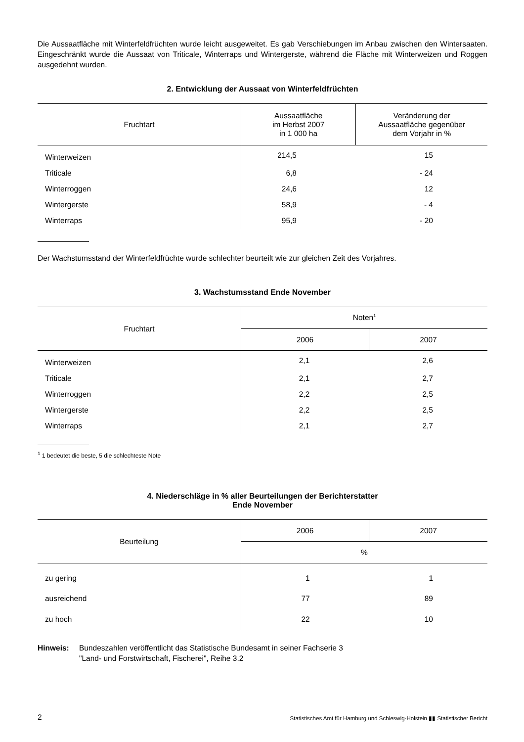Die Aussaatfläche mit Winterfeldfrüchten wurde leicht ausgeweitet. Es gab Verschiebungen im Anbau zwischen den Wintersaaten. Eingeschränkt wurde die Aussaat von Triticale, Winterraps und Wintergerste, während die Fläche mit Winterweizen und Roggen ausgedehnt wurden.
2. Entwicklung der Aussaat von Winterfeldfrüchten
| Fruchtart | Aussaatfläche im Herbst 2007 in 1 000 ha | Veränderung der Aussaatfläche gegenüber dem Vorjahr in % |
| --- | --- | --- |
| Winterweizen | 214,5 | 15 |
| Triticale | 6,8 | - 24 |
| Winterroggen | 24,6 | 12 |
| Wintergerste | 58,9 | - 4 |
| Winterraps | 95,9 | - 20 |
Der Wachstumsstand der Winterfeldfrüchte wurde schlechter beurteilt wie zur gleichen Zeit des Vorjahres.
3. Wachstumsstand Ende November
| Fruchtart | Noten<sup>1</sup> | |
| --- | --- | --- |
| | 2006 | 2007 |
| Winterweizen | 2,1 | 2,6 |
| Triticale | 2,1 | 2,7 |
| Winterroggen | 2,2 | 2,5 |
| Wintergerste | 2,2 | 2,5 |
| Winterraps | 2,1 | 2,7 |
<sup>1</sup> 1 bedeutet die beste, 5 die schlechteste Note
4. Niederschläge in % aller Beurteilungen der Berichterstatter
Ende November
| Beurteilung | 2006 | 2007 |
| --- | --- | --- |
| | % | |
| zu gering | 1 | 1 |
| ausreichend | 77 | 89 |
| zu hoch | 22 | 10 |
Hinweis: Bundeszahlen veröffentlicht das Statistische Bundesamt in seiner Fachserie 3
"Land- und Forstwirtschaft, Fischerei", Reihe 3.2
2 Statistisches Amt für Hamburg und Schleswig-Holstein ▮▮ Statistischer Bericht